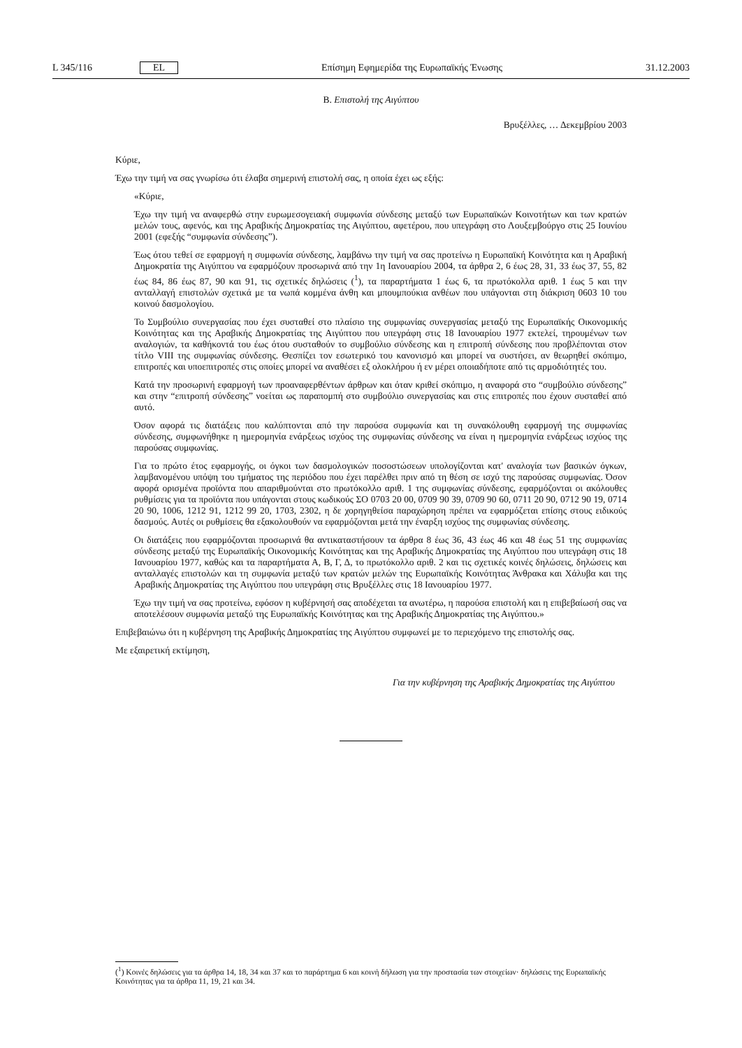L 345/116 EL Επίσημη Εφημερίδα της Ευρωπαϊκής Ένωσης 31.12.2003
B. Επιστολή της Αιγύπτου
Βρυξέλλες, … Δεκεμβρίου 2003
Κύριε,
Έχω την τιμή να σας γνωρίσω ότι έλαβα σημερινή επιστολή σας, η οποία έχει ως εξής:
«Κύριε,
Έχω την τιμή να αναφερθώ στην ευρωμεσογειακή συμφωνία σύνδεσης μεταξύ των Ευρωπαϊκών Κοινοτήτων και των κρατών μελών τους, αφενός, και της Αραβικής Δημοκρατίας της Αιγύπτου, αφετέρου, που υπεγράφη στο Λουξεμβούργο στις 25 Ιουνίου 2001 (εφεξής “συμφωνία σύνδεσης”).
Έως ότου τεθεί σε εφαρμογή η συμφωνία σύνδεσης, λαμβάνω την τιμή να σας προτείνω η Ευρωπαϊκή Κοινότητα και η Αραβική Δημοκρατία της Αιγύπτου να εφαρμόζουν προσωρινά από την 1η Ιανουαρίου 2004, τα άρθρα 2, 6 έως 28, 31, 33 έως 37, 55, 82 έως 84, 86 έως 87, 90 και 91, τις σχετικές δηλώσεις (<sup>1</sup>), τα παραρτήματα 1 έως 6, τα πρωτόκολλα αριθ. 1 έως 5 και την ανταλλαγή επιστολών σχετικά με τα νωπά κομμένα άνθη και μπουμπούκια ανθέων που υπάγονται στη διάκριση 0603 10 του κοινού δασμολογίου.
Το Συμβούλιο συνεργασίας που έχει συσταθεί στο πλαίσιο της συμφωνίας συνεργασίας μεταξύ της Ευρωπαϊκής Οικονομικής Κοινότητας και της Αραβικής Δημοκρατίας της Αιγύπτου που υπεγράφη στις 18 Ιανουαρίου 1977 εκτελεί, τηρουμένων των αναλογιών, τα καθήκοντά του έως ότου συσταθούν το συμβούλιο σύνδεσης και η επιτροπή σύνδεσης που προβλέπονται στον τίτλο VIII της συμφωνίας σύνδεσης. Θεσπίζει τον εσωτερικό του κανονισμό και μπορεί να συστήσει, αν θεωρηθεί σκόπιμο, επιτροπές και υποεπιτροπές στις οποίες μπορεί να αναθέσει εξ ολοκλήρου ή εν μέρει οποιαδήποτε από τις αρμοδιότητές του.
Κατά την προσωρινή εφαρμογή των προαναφερθέντων άρθρων και όταν κριθεί σκόπιμο, η αναφορά στο “συμβούλιο σύνδεσης” και στην “επιτροπή σύνδεσης” νοείται ως παραπομπή στο συμβούλιο συνεργασίας και στις επιτροπές που έχουν συσταθεί από αυτό.
Όσον αφορά τις διατάξεις που καλύπτονται από την παρούσα συμφωνία και τη συνακόλουθη εφαρμογή της συμφωνίας σύνδεσης, συμφωνήθηκε η ημερομηνία ενάρξεως ισχύος της συμφωνίας σύνδεσης να είναι η ημερομηνία ενάρξεως ισχύος της παρούσας συμφωνίας.
Για το πρώτο έτος εφαρμογής, οι όγκοι των δασμολογικών ποσοστώσεων υπολογίζονται κατ' αναλογία των βασικών όγκων, λαμβανομένου υπόψη του τμήματος της περιόδου που έχει παρέλθει πριν από τη θέση σε ισχύ της παρούσας συμφωνίας. Όσον αφορά ορισμένα προϊόντα που απαριθμούνται στο πρωτόκολλο αριθ. 1 της συμφωνίας σύνδεσης, εφαρμόζονται οι ακόλουθες ρυθμίσεις για τα προϊόντα που υπάγονται στους κωδικούς ΣΟ 0703 20 00, 0709 90 39, 0709 90 60, 0711 20 90, 0712 90 19, 0714 20 90, 1006, 1212 91, 1212 99 20, 1703, 2302, η δε χορηγηθείσα παραχώρηση πρέπει να εφαρμόζεται επίσης στους ειδικούς δασμούς. Αυτές οι ρυθμίσεις θα εξακολουθούν να εφαρμόζονται μετά την έναρξη ισχύος της συμφωνίας σύνδεσης.
Οι διατάξεις που εφαρμόζονται προσωρινά θα αντικαταστήσουν τα άρθρα 8 έως 36, 43 έως 46 και 48 έως 51 της συμφωνίας σύνδεσης μεταξύ της Ευρωπαϊκής Οικονομικής Κοινότητας και της Αραβικής Δημοκρατίας της Αιγύπτου που υπεγράφη στις 18 Ιανουαρίου 1977, καθώς και τα παραρτήματα Α, Β, Γ, Δ, το πρωτόκολλο αριθ. 2 και τις σχετικές κοινές δηλώσεις, δηλώσεις και ανταλλαγές επιστολών και τη συμφωνία μεταξύ των κρατών μελών της Ευρωπαϊκής Κοινότητας Άνθρακα και Χάλυβα και της Αραβικής Δημοκρατίας της Αιγύπτου που υπεγράφη στις Βρυξέλλες στις 18 Ιανουαρίου 1977.
Έχω την τιμή να σας προτείνω, εφόσον η κυβέρνησή σας αποδέχεται τα ανωτέρω, η παρούσα επιστολή και η επιβεβαίωσή σας να αποτελέσουν συμφωνία μεταξύ της Ευρωπαϊκής Κοινότητας και της Αραβικής Δημοκρατίας της Αιγύπτου.»
Επιβεβαιώνω ότι η κυβέρνηση της Αραβικής Δημοκρατίας της Αιγύπτου συμφωνεί με το περιεχόμενο της επιστολής σας.
Με εξαιρετική εκτίμηση,
Για την κυβέρνηση της Αραβικής Δημοκρατίας της Αιγύπτου
(<sup>1</sup>) Κοινές δηλώσεις για τα άρθρα 14, 18, 34 και 37 και το παράρτημα 6 και κοινή δήλωση για την προστασία των στοιχείων· δηλώσεις της Ευρωπαϊκής Κοινότητας για τα άρθρα 11, 19, 21 και 34.